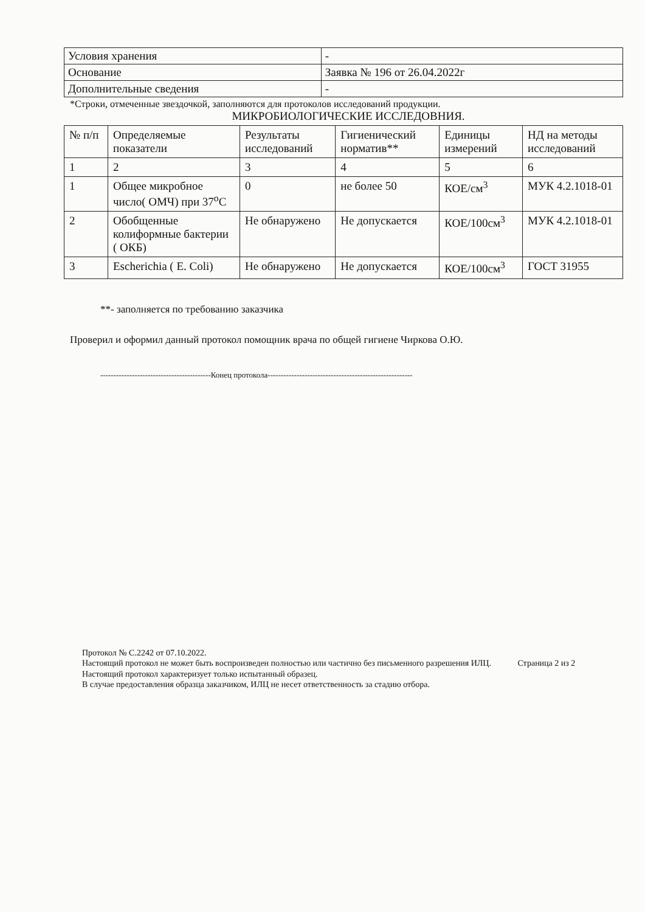| Условия хранения | - |
| Основание | Заявка № 196 от 26.04.2022г |
| Дополнительные сведения | - |
*Строки, отмеченные звездочкой, заполняются для протоколов исследований продукции.
МИКРОБИОЛОГИЧЕСКИЕ ИССЛЕДОВНИЯ.
| № п/п | Определяемые показатели | Результаты исследований | Гигиенический норматив** | Единицы измерений | НД на методы исследований |
| --- | --- | --- | --- | --- | --- |
| 1 | 2 | 3 | 4 | 5 | 6 |
| 1 | Общее микробное число( ОМЧ) при 37<sup>о</sup>С | 0 | не более 50 | КОЕ/см<sup>3</sup> | МУК 4.2.1018-01 |
| 2 | Обобщенные колиформные бактерии ( ОКБ) | Не обнаружено | Не допускается | КОЕ/100см<sup>3</sup> | МУК 4.2.1018-01 |
| 3 | Escherichia ( E. Coli) | Не обнаружено | Не допускается | КОЕ/100см<sup>3</sup> | ГОСТ 31955 |
**- заполняется по требованию заказчика
Проверил и оформил данный протокол помощник врача по общей гигиене Чиркова О.Ю.
------------------------------------------Конец протокола-------------------------------------------------------
Протокол № С.2242 от 07.10.2022.
Настоящий протокол не может быть воспроизведен полностью или частично без письменного разрешения ИЛЦ. Страница 2 из 2
Настоящий протокол характеризует только испытанный образец.
В случае предоставления образца заказчиком, ИЛЦ не несет ответственность за стадию отбора.